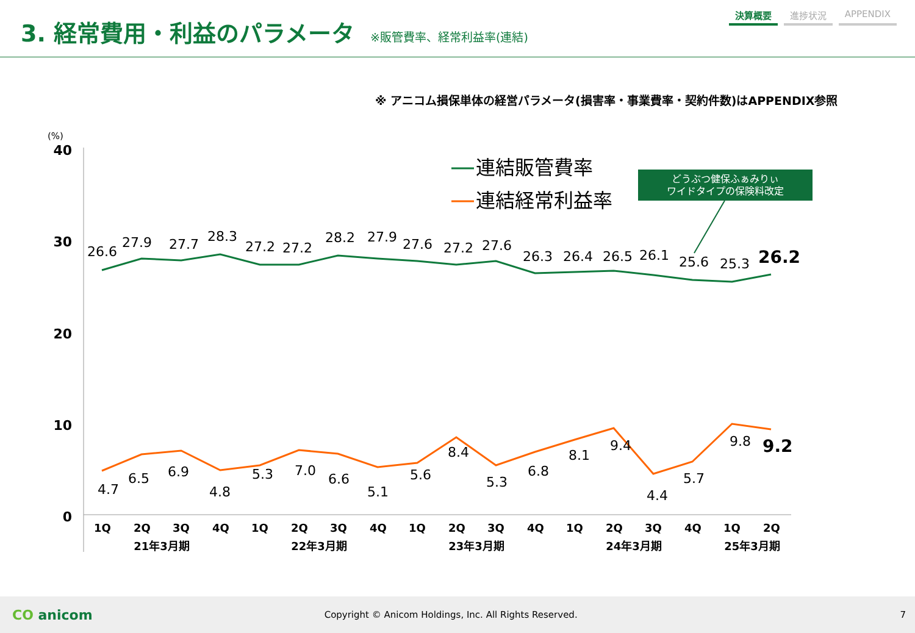3. 経常費用・利益のパラメータ
※販管費率、経常利益率(連結)
決算概要 進捗状況 APPENDIX
※ アニコム損保単体の経営パラメータ(損害率・事業費率・契約件数)はAPPENDIX参照
(%)
40
30
20
10
0
26.6
27.9
27.7
28.3
27.2
27.2
28.2
27.9
27.6
27.2
27.6
26.3
26.4
26.5
26.1
25.6
25.3
26.2
4.7
6.5
6.9
4.8
5.3
7.0
6.6
5.1
5.6
8.4
5.3
6.8
8.1
9.4
4.4
5.7
9.8
9.2
1Q
2Q
3Q
4Q
1Q
2Q
3Q
4Q
1Q
2Q
3Q
4Q
1Q
2Q
3Q
4Q
1Q
2Q
21年3月期
22年3月期
23年3月期
24年3月期
25年3月期
連結販管費率
連結経常利益率
どうぶつ健保ふぁみりぃ
ワイドタイプの保険料改定
CO anicom Copyright © Anicom Holdings, Inc. All Rights Reserved. 7